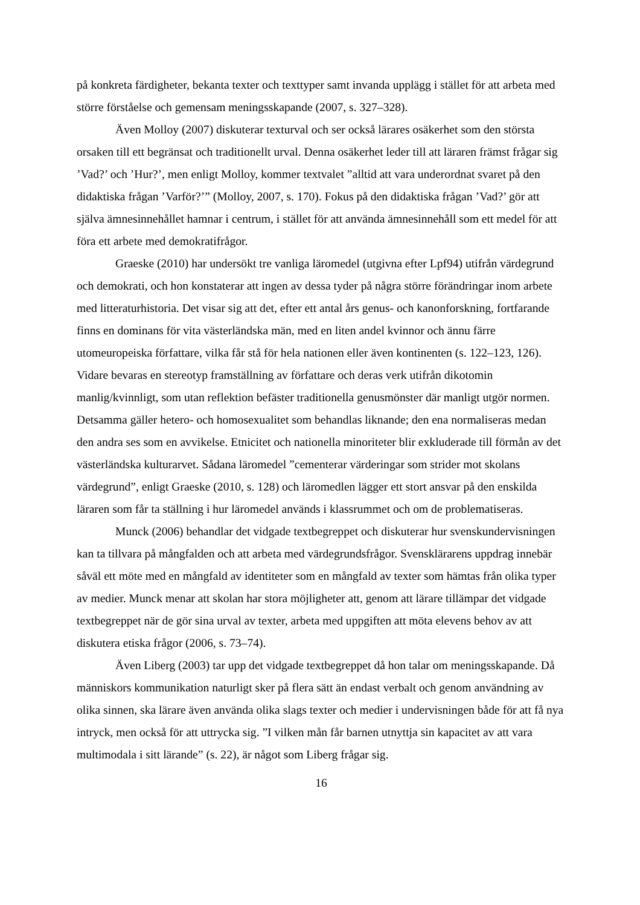på konkreta färdigheter, bekanta texter och texttyper samt invanda upplägg i stället för att arbeta med större förståelse och gemensam meningsskapande (2007, s. 327–328).
Även Molloy (2007) diskuterar texturval och ser också lärares osäkerhet som den största orsaken till ett begränsat och traditionellt urval. Denna osäkerhet leder till att läraren främst frågar sig ’Vad?’ och ’Hur?’, men enligt Molloy, kommer textvalet ”alltid att vara underordnat svaret på den didaktiska frågan ’Varför?’” (Molloy, 2007, s. 170). Fokus på den didaktiska frågan ’Vad?’ gör att själva ämnesinnehållet hamnar i centrum, i stället för att använda ämnesinnehåll som ett medel för att föra ett arbete med demokratifrågor.
Graeske (2010) har undersökt tre vanliga läromedel (utgivna efter Lpf94) utifrån värdegrund och demokrati, och hon konstaterar att ingen av dessa tyder på några större förändringar inom arbete med litteraturhistoria. Det visar sig att det, efter ett antal års genus- och kanonforskning, fortfarande finns en dominans för vita västerländska män, med en liten andel kvinnor och ännu färre utomeuropeiska författare, vilka får stå för hela nationen eller även kontinenten (s. 122–123, 126). Vidare bevaras en stereotyp framställning av författare och deras verk utifrån dikotomin manlig/kvinnligt, som utan reflektion befäster traditionella genusmönster där manligt utgör normen. Detsamma gäller hetero- och homosexualitet som behandlas liknande; den ena normaliseras medan den andra ses som en avvikelse. Etnicitet och nationella minoriteter blir exkluderade till förmån av det västerländska kulturarvet. Sådana läromedel ”cementerar värderingar som strider mot skolans värdegrund”, enligt Graeske (2010, s. 128) och läromedlen lägger ett stort ansvar på den enskilda läraren som får ta ställning i hur läromedel används i klassrummet och om de problematiseras.
Munck (2006) behandlar det vidgade textbegreppet och diskuterar hur svenskundervisningen kan ta tillvara på mångfalden och att arbeta med värdegrundsfrågor. Svensklärarens uppdrag innebär såväl ett möte med en mångfald av identiteter som en mångfald av texter som hämtas från olika typer av medier. Munck menar att skolan har stora möjligheter att, genom att lärare tillämpar det vidgade textbegreppet när de gör sina urval av texter, arbeta med uppgiften att möta elevens behov av att diskutera etiska frågor (2006, s. 73–74).
Även Liberg (2003) tar upp det vidgade textbegreppet då hon talar om meningsskapande. Då människors kommunikation naturligt sker på flera sätt än endast verbalt och genom användning av olika sinnen, ska lärare även använda olika slags texter och medier i undervisningen både för att få nya intryck, men också för att uttrycka sig. ”I vilken mån får barnen utnyttja sin kapacitet av att vara multimodala i sitt lärande” (s. 22), är något som Liberg frågar sig.
16